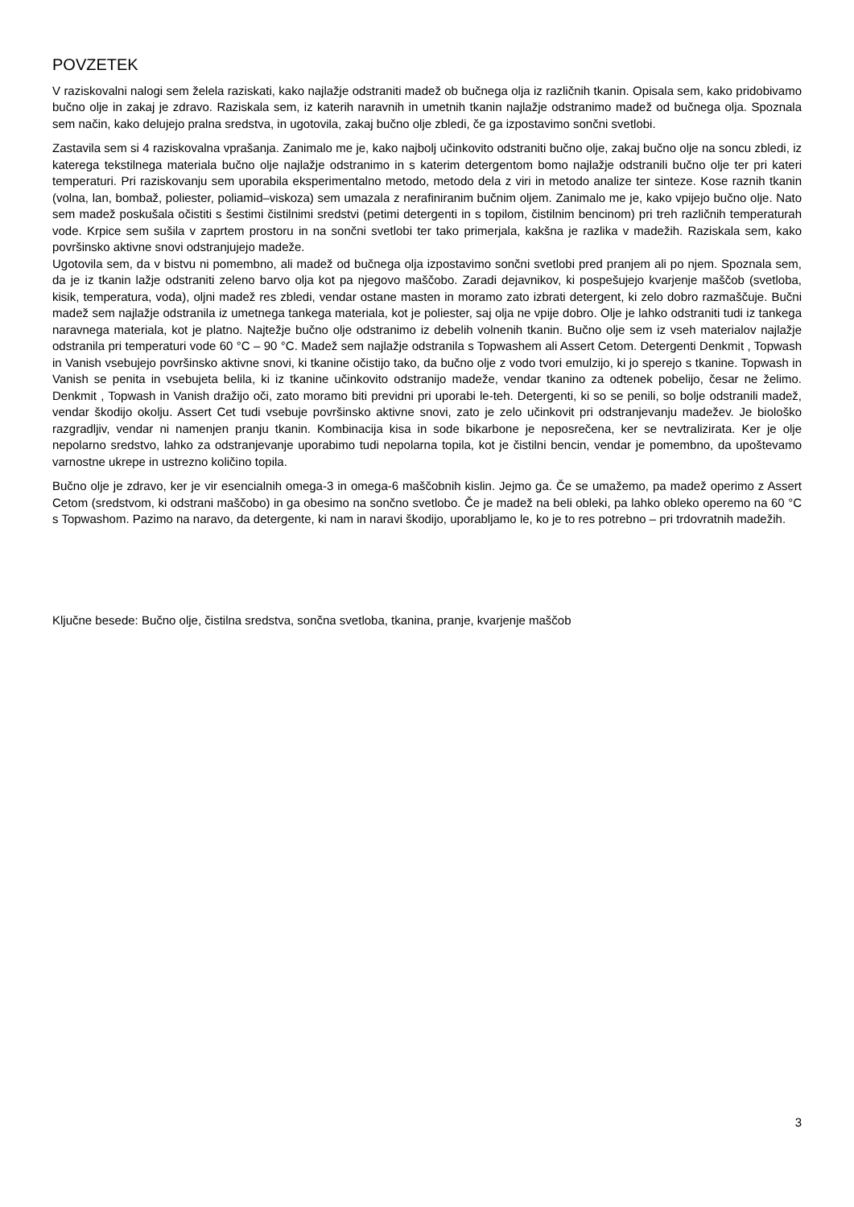POVZETEK
V raziskovalni nalogi sem želela raziskati, kako najlažje odstraniti madež ob bučnega olja iz različnih tkanin. Opisala sem, kako pridobivamo bučno olje in zakaj je zdravo. Raziskala sem, iz katerih naravnih in umetnih tkanin najlažje odstranimo madež od bučnega olja. Spoznala sem način, kako delujejo pralna sredstva, in ugotovila, zakaj bučno olje zbledi, če ga izpostavimo sončni svetlobi.
Zastavila sem si 4 raziskovalna vprašanja. Zanimalo me je, kako najbolj učinkovito odstraniti bučno olje, zakaj bučno olje na soncu zbledi, iz katerega tekstilnega materiala bučno olje najlažje odstranimo in s katerim detergentom bomo najlažje odstranili bučno olje ter pri kateri temperaturi. Pri raziskovanju sem uporabila eksperimentalno metodo, metodo dela z viri in metodo analize ter sinteze. Kose raznih tkanin (volna, lan, bombaž, poliester, poliamid–viskoza) sem umazala z nerafiniranim bučnim oljem. Zanimalo me je, kako vpijejo bučno olje. Nato sem madež poskušala očistiti s šestimi čistilnimi sredstvi (petimi detergenti in s topilom, čistilnim bencinom) pri treh različnih temperaturah vode. Krpice sem sušila v zaprtem prostoru in na sončni svetlobi ter tako primerjala, kakšna je razlika v madežih. Raziskala sem, kako površinsko aktivne snovi odstranjujejo madeže.
Ugotovila sem, da v bistvu ni pomembno, ali madež od bučnega olja izpostavimo sončni svetlobi pred pranjem ali po njem. Spoznala sem, da je iz tkanin lažje odstraniti zeleno barvo olja kot pa njegovo maščobo. Zaradi dejavnikov, ki pospešujejo kvarjenje maščob (svetloba, kisik, temperatura, voda), oljni madež res zbledi, vendar ostane masten in moramo zato izbrati detergent, ki zelo dobro razmaščuje. Bučni madež sem najlažje odstranila iz umetnega tankega materiala, kot je poliester, saj olja ne vpije dobro. Olje je lahko odstraniti tudi iz tankega naravnega materiala, kot je platno. Najtežje bučno olje odstranimo iz debelih volnenih tkanin. Bučno olje sem iz vseh materialov najlažje odstranila pri temperaturi vode 60 °C – 90 °C. Madež sem najlažje odstranila s Topwashem ali Assert Cetom. Detergenti Denkmit , Topwash in Vanish vsebujejo površinsko aktivne snovi, ki tkanine očistijo tako, da bučno olje z vodo tvori emulzijo, ki jo sperejo s tkanine. Topwash in Vanish se penita in vsebujeta belila, ki iz tkanine učinkovito odstranijo madeže, vendar tkanino za odtenek pobelijo, česar ne želimo. Denkmit , Topwash in Vanish dražijo oči, zato moramo biti previdni pri uporabi le-teh. Detergenti, ki so se penili, so bolje odstranili madež, vendar škodijo okolju. Assert Cet tudi vsebuje površinsko aktivne snovi, zato je zelo učinkovit pri odstranjevanju madežev. Je biološko razgradljiv, vendar ni namenjen pranju tkanin. Kombinacija kisa in sode bikarbone je neposrečena, ker se nevtralizirata. Ker je olje nepolarno sredstvo, lahko za odstranjevanje uporabimo tudi nepolarna topila, kot je čistilni bencin, vendar je pomembno, da upoštevamo varnostne ukrepe in ustrezno količino topila.
Bučno olje je zdravo, ker je vir esencialnih omega-3 in omega-6 maščobnih kislin. Jejmo ga. Če se umažemo, pa madež operimo z Assert Cetom (sredstvom, ki odstrani maščobo) in ga obesimo na sončno svetlobo. Če je madež na beli obleki, pa lahko obleko operemo na 60 °C s Topwashom. Pazimo na naravo, da detergente, ki nam in naravi škodijo, uporabljamo le, ko je to res potrebno – pri trdovratnih madežih.
Ključne besede: Bučno olje, čistilna sredstva, sončna svetloba, tkanina, pranje, kvarjenje maščob
3